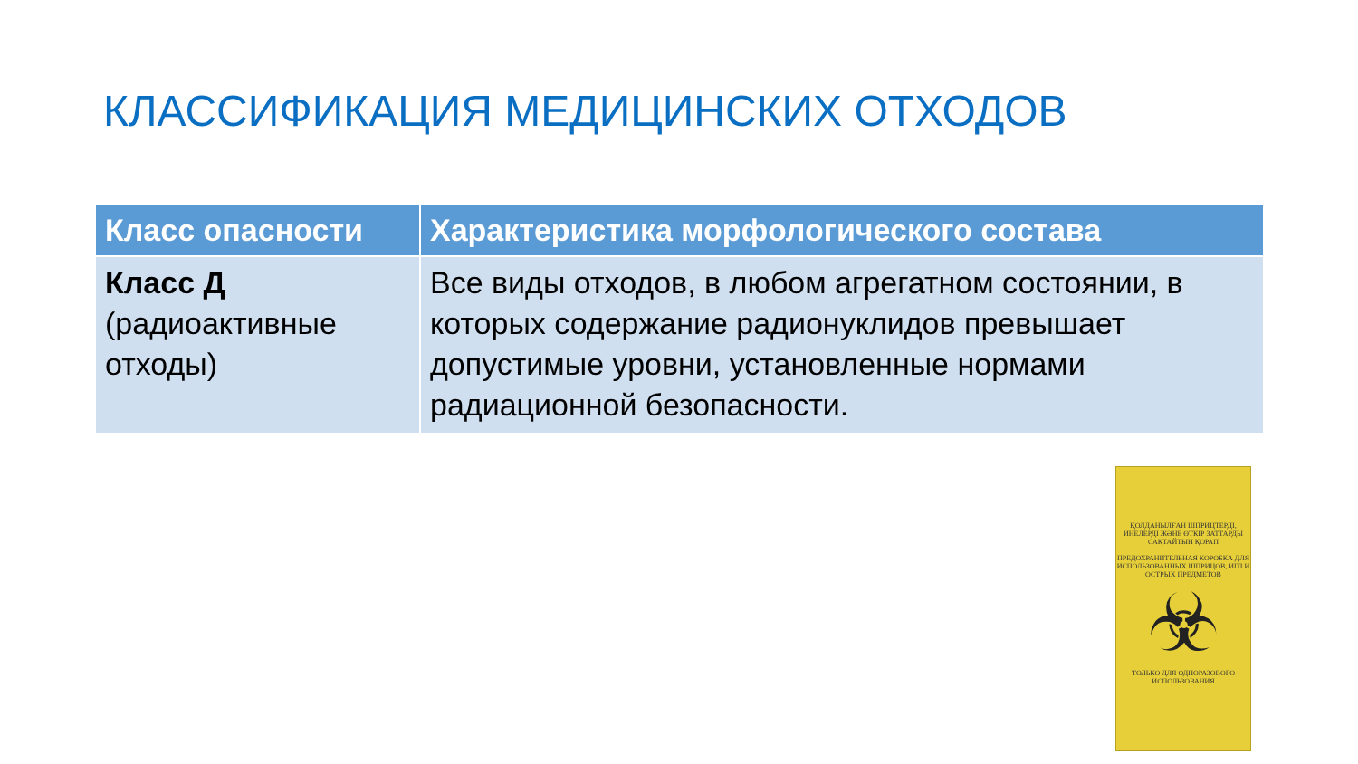КЛАССИФИКАЦИЯ МЕДИЦИНСКИХ ОТХОДОВ
| Класс опасности | Характеристика морфологического состава |
| --- | --- |
| Класс Д (радиоактивные отходы) | Все виды отходов, в любом агрегатном состоянии, в которых содержание радионуклидов превышает допустимые уровни, установленные нормами радиационной безопасности. |
ҚОЛДАНЫЛҒАН ШПРИЦТЕРДІ, ИНЕЛЕРДІ ЖӘНЕ ӨТКІР ЗАТТАРДЫ САҚТАЙТЫН ҚОРАП
ПРЕДОХРАНИТЕЛЬНАЯ КОРОБКА ДЛЯ ИСПОЛЬЗОВАННЫХ ШПРИЦОВ, ИГЛ И ОСТРЫХ ПРЕДМЕТОВ
☣
ТОЛЬКО ДЛЯ ОДНОРАЗОВОГО ИСПОЛЬЗОВАНИЯ